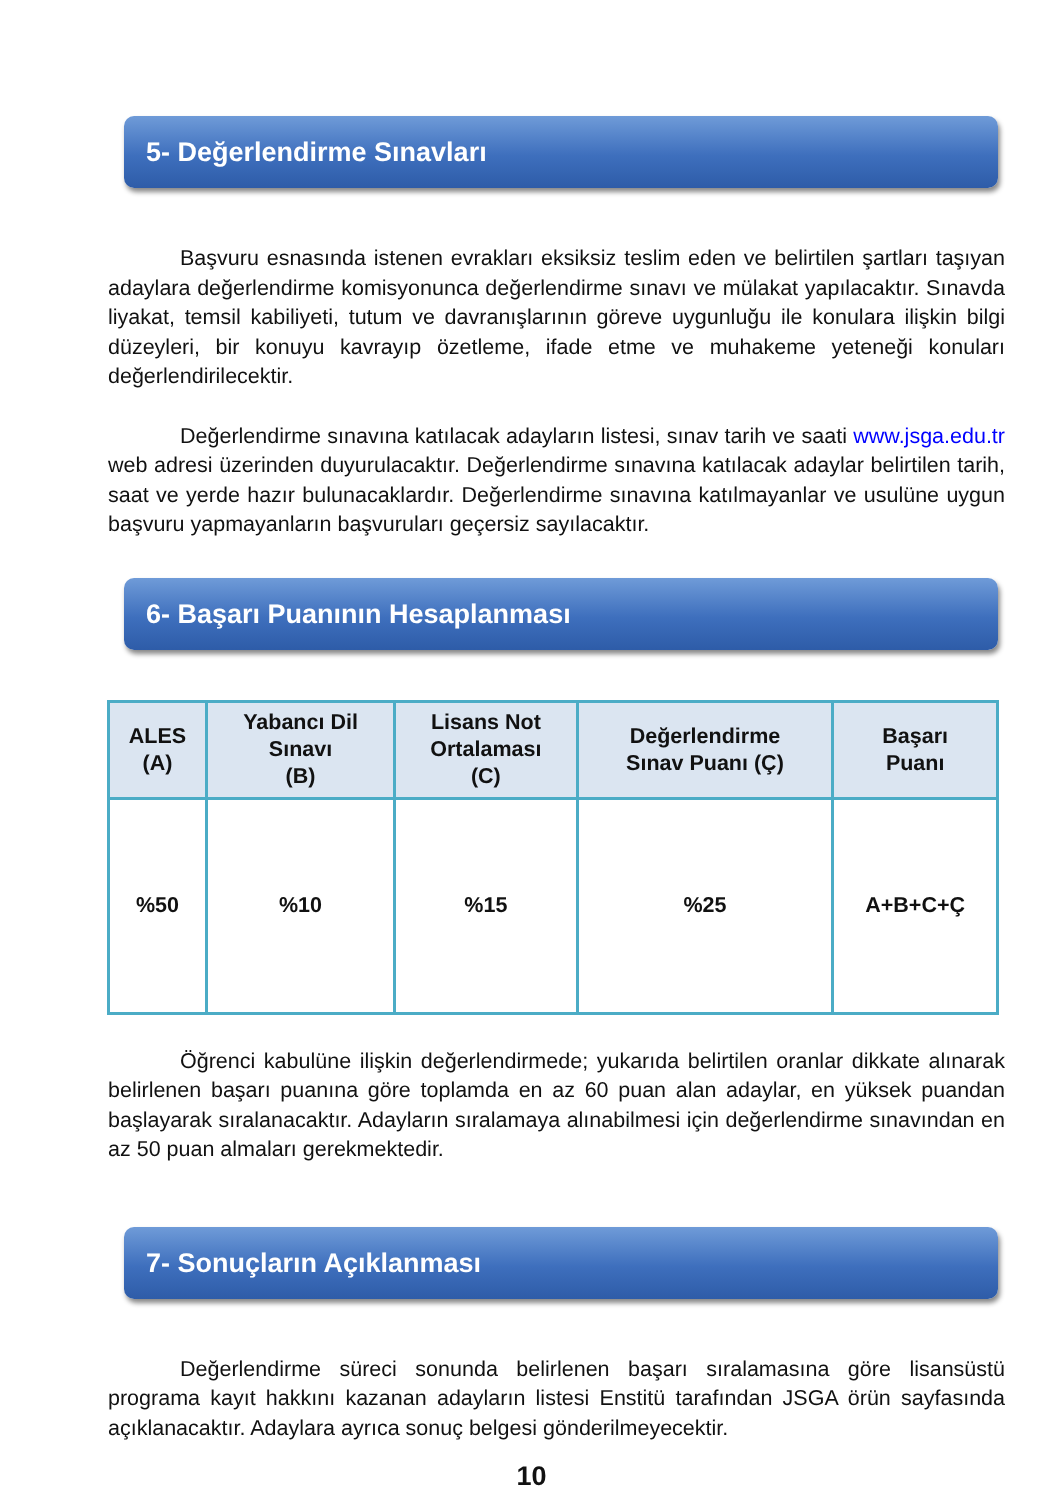5- Değerlendirme Sınavları
Başvuru esnasında istenen evrakları eksiksiz teslim eden ve belirtilen şartları taşıyan adaylara değerlendirme komisyonunca değerlendirme sınavı ve mülakat yapılacaktır. Sınavda liyakat, temsil kabiliyeti, tutum ve davranışlarının göreve uygunluğu ile konulara ilişkin bilgi düzeyleri, bir konuyu kavrayıp özetleme, ifade etme ve muhakeme yeteneği konuları değerlendirilecektir.
Değerlendirme sınavına katılacak adayların listesi, sınav tarih ve saati www.jsga.edu.tr web adresi üzerinden duyurulacaktır. Değerlendirme sınavına katılacak adaylar belirtilen tarih, saat ve yerde hazır bulunacaklardır. Değerlendirme sınavına katılmayanlar ve usulüne uygun başvuru yapmayanların başvuruları geçersiz sayılacaktır.
6- Başarı Puanının Hesaplanması
| ALES (A) | Yabancı Dil Sınavı (B) | Lisans Not Ortalaması (C) | Değerlendirme Sınav Puanı (Ç) | Başarı Puanı |
| --- | --- | --- | --- | --- |
| %50 | %10 | %15 | %25 | A+B+C+Ç |
Öğrenci kabulüne ilişkin değerlendirmede; yukarıda belirtilen oranlar dikkate alınarak belirlenen başarı puanına göre toplamda en az 60 puan alan adaylar, en yüksek puandan başlayarak sıralanacaktır. Adayların sıralamaya alınabilmesi için değerlendirme sınavından en az 50 puan almaları gerekmektedir.
7- Sonuçların Açıklanması
Değerlendirme süreci sonunda belirlenen başarı sıralamasına göre lisansüstü programa kayıt hakkını kazanan adayların listesi Enstitü tarafından JSGA örün sayfasında açıklanacaktır. Adaylara ayrıca sonuç belgesi gönderilmeyecektir.
10